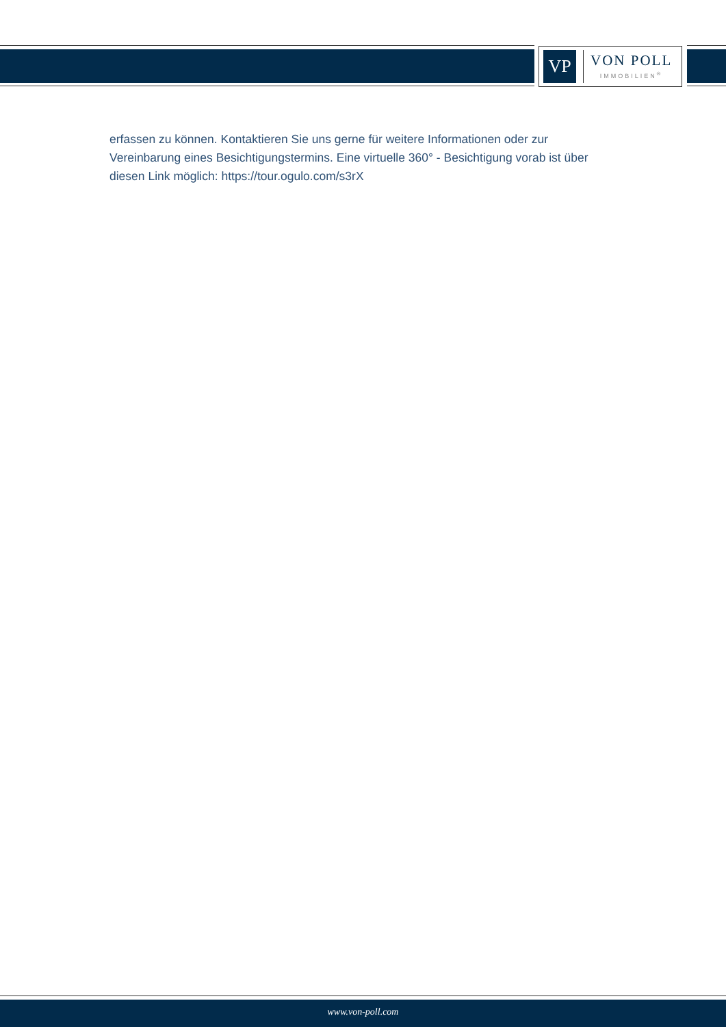VP
VON POLL
IMMOBILIEN<sup>®</sup>
erfassen zu können. Kontaktieren Sie uns gerne für weitere Informationen oder zur Vereinbarung eines Besichtigungstermins. Eine virtuelle 360° - Besichtigung vorab ist über diesen Link möglich: https://tour.ogulo.com/s3rX
www.von-poll.com